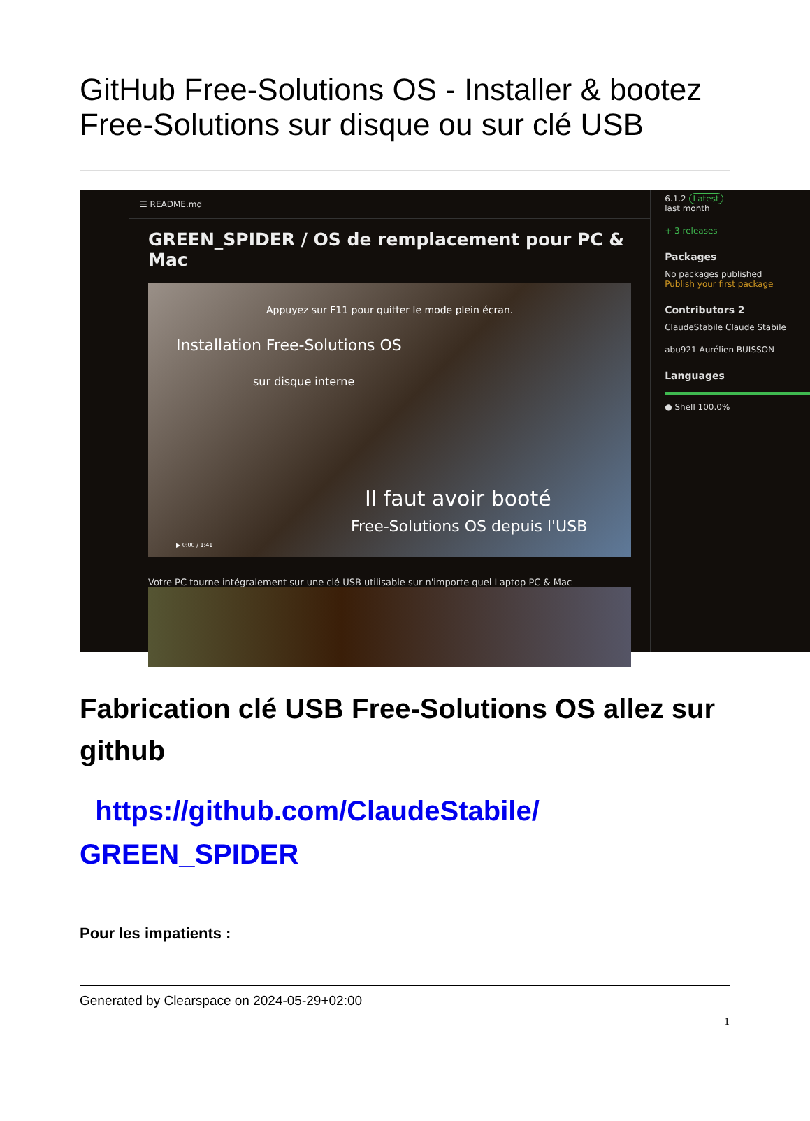GitHub Free-Solutions OS - Installer & bootez Free-Solutions sur disque ou sur clé USB
☰ README.md
GREEN_SPIDER / OS de remplacement pour PC & Mac
Appuyez sur F11 pour quitter le mode plein écran.
Installation Free-Solutions OS
sur disque interne
Il faut avoir booté
Free-Solutions OS depuis l'USB
▶ 0:00 / 1:41
Votre PC tourne intégralement sur une clé USB utilisable sur n'importe quel Laptop PC & Mac
6.1.2 Latest
last month
+ 3 releases
Packages
No packages published
Publish your first package
Contributors 2
ClaudeStabile Claude Stabile
abu921 Aurélien BUISSON
Languages
● Shell 100.0%
Fabrication clé USB Free-Solutions OS allez sur github
https://github.com/ClaudeStabile/ GREEN_SPIDER
Pour les impatients :
Generated by Clearspace on 2024-05-29+02:00
1